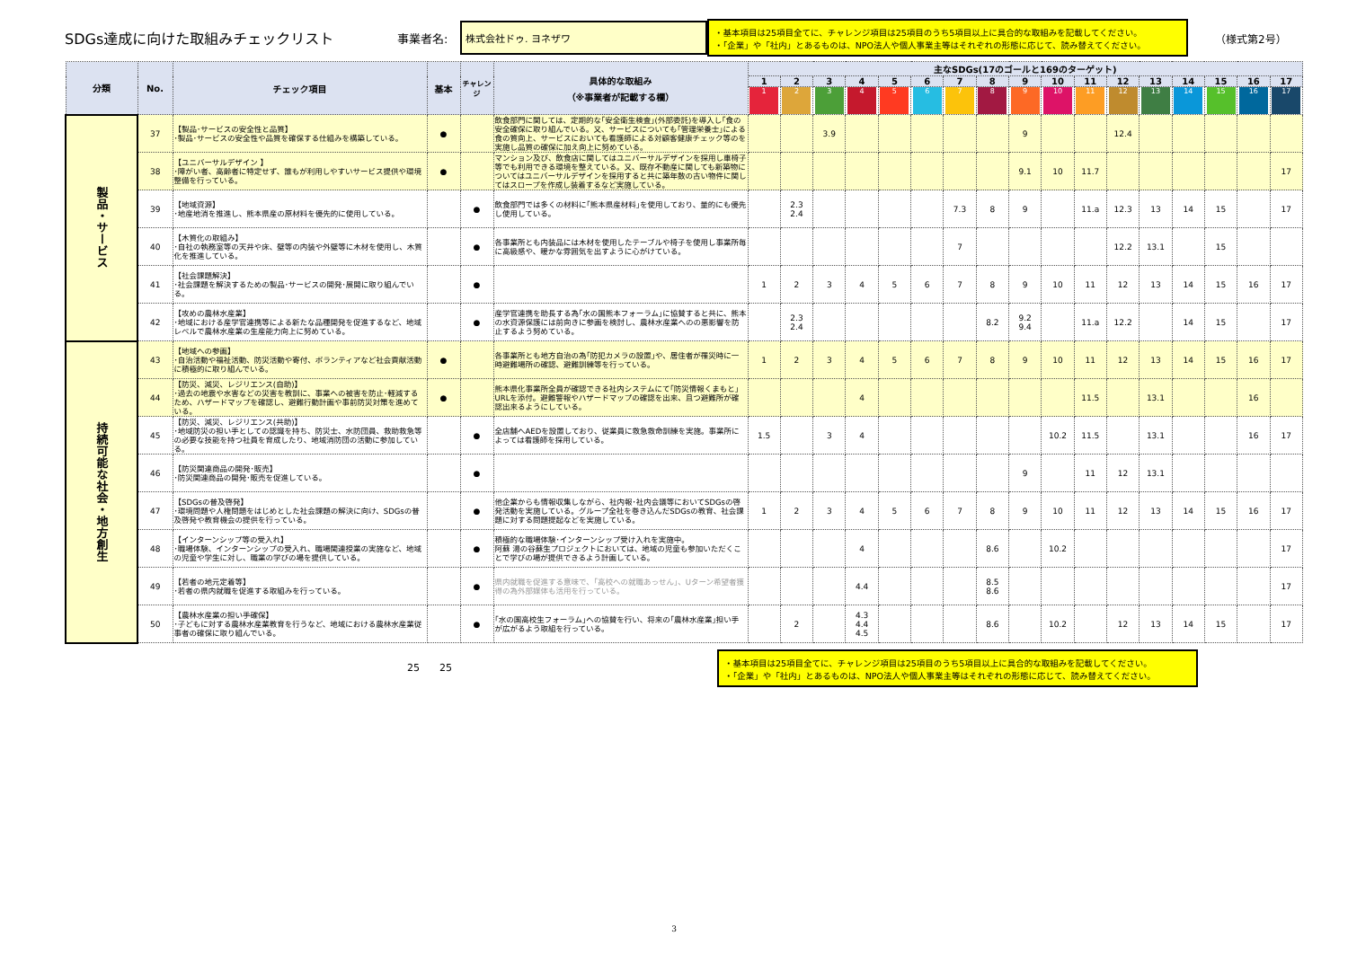SDGs達成に向けた取組みチェックリスト
事業者名:
株式会社ドゥ. ヨネザワ
・基本項目は25項目全てに、チャレンジ項目は25項目のうち5項目以上に具合的な取組みを記載してください。
・「企業」や「社内」とあるものは、NPO法人や個人事業主等はそれぞれの形態に応じて、読み替えてください。
（様式第2号）
| 分類 | No. | チェック項目 | 基本 | チャレンジ | 具体的な取組み （※事業者が記載する欄） | 主なSDGs(17のゴールと169のターゲット) | | | | | | | | | | | | | | | | |
| --- | --- | --- | --- | --- | --- | --- | --- | --- | --- | --- | --- | --- | --- | --- | --- | --- | --- | --- | --- | --- | --- | --- |
| | | | | | | 1 | 2 | 3 | 4 | 5 | 6 | 7 | 8 | 9 | 10 | 11 | 12 | 13 | 14 | 15 | 16 | 17 |
| | | | | | | 1 | 2 | 3 | 4 | 5 | 6 | 7 | 8 | 9 | 10 | 11 | 12 | 13 | 14 | 15 | 16 | 17 |
| 製品・サービス | 37 | 【製品･サービスの安全性と品質】 ･製品･サービスの安全性や品質を確保する仕組みを構築している。 | ● | | 飲食部門に関しては、定期的な｢安全衛生検査｣(外部委託)を導入し｢食の安全確保に取り組んでいる。又、サービスについても｢管理栄養士｣による食の質向上、サービスにおいても看護師による対顧客健康チェック等のを実施し品質の確保に加え向上に努めている。 | | | 3.9 | | | | | | 9 | | | 12.4 | | | | | |
| | 38 | 【ユニバーサルデザイン 】 ･障がい者、高齢者に特定せず、誰もが利用しやすいサービス提供や環境整備を行っている。 | ● | | マンション及び、飲食店に関してはユニバーサルデザインを採用し車椅子等でも利用できる環境を整えている。又、既存不動産に関しても新築物についてはユニバーサルデザインを採用すると共に築年数の古い物件に関してはスロープを作成し装着するなど実施している。 | | | | | | | | | 9.1 | 10 | 11.7 | | | | | | 17 |
| | 39 | 【地域資源】 ･地産地消を推進し、熊本県産の原材料を優先的に使用している。 | | ● | 飲食部門では多くの材料に｢熊本県産材料｣を使用しており、量的にも優先し使用している。 | | 2.3 2.4 | | | | | 7.3 | 8 | 9 | | 11.a | 12.3 | 13 | 14 | 15 | | 17 |
| | 40 | 【木質化の取組み】 ･自社の執務室等の天井や床、壁等の内装や外壁等に木材を使用し、木質化を推進している。 | | ● | 各事業所とも内装品には木材を使用したテーブルや椅子を使用し事業所毎に高級感や、暖かな雰囲気を出すように心がけている。 | | | | | | | 7 | | | | | 12.2 | 13.1 | | 15 | | |
| | 41 | 【社会課題解決】 ･社会課題を解決するための製品･サービスの開発･展開に取り組んでいる。 | | ● | | 1 | 2 | 3 | 4 | 5 | 6 | 7 | 8 | 9 | 10 | 11 | 12 | 13 | 14 | 15 | 16 | 17 |
| | 42 | 【攻めの農林水産業】 ･地域における産学官連携等による新たな品種開発を促進するなど、地域レベルで農林水産業の生産能力向上に努めている。 | | ● | 産学官連携を助長する為｢水の国熊本フォーラム｣に協賛すると共に、熊本の水資源保護には前向きに参画を検討し、農林水産業へのの悪影響を防止するよう努めている。 | | 2.3 2.4 | | | | | | 8.2 | 9.2 9.4 | | 11.a | 12.2 | | 14 | 15 | | 17 |
| 持続可能な社会・地方創生 | 43 | 【地域への参画】 ･自治活動や福祉活動、防災活動や寄付、ボランティアなど社会貢献活動に積極的に取り組んでいる。 | ● | | 各事業所とも地方自治の為｢防犯カメラの設置｣や、居住者が罹災時に一時避難場所の確認、避難訓練等を行っている。 | 1 | 2 | 3 | 4 | 5 | 6 | 7 | 8 | 9 | 10 | 11 | 12 | 13 | 14 | 15 | 16 | 17 |
| | 44 | 【防災、減災、レジリエンス(自助)】 ･過去の地震や水害などの災害を教訓に、事業への被害を防止･軽減するため、ハザードマップを確認し、避難行動計画や事前防災対策を進めている。 | ● | | 熊本県化事業所全員が確認できる社内システムにて｢防災情報くまもと｣URLを添付。避難警報やハザードマップの確認を出来、且つ避難所が確認出来るようにしている。 | | | | 4 | | | | | | | 11.5 | | 13.1 | | | 16 | |
| | 45 | 【防災、減災、レジリエンス(共助)】 ･地域防災の担い手としての認識を持ち、防災士、水防団員、救助救急等の必要な技能を持つ社員を育成したり、地域消防団の活動に参加している。 | | ● | 全店舗へAEDを設置しており、従業員に救急救命訓練を実施。事業所によっては看護師を採用している。 | 1.5 | | 3 | 4 | | | | | | 10.2 | 11.5 | | 13.1 | | | 16 | 17 |
| | 46 | 【防災関連商品の開発･販売】 ･防災関連商品の開発･販売を促進している。 | | ● | | | | | | | | | | 9 | | 11 | 12 | 13.1 | | | | |
| | 47 | 【SDGsの普及啓発】 ･環境問題や人権問題をはじめとした社会課題の解決に向け、SDGsの普及啓発や教育機会の提供を行っている。 | | ● | 他企業からも情報収集しながら、社内報･社内会議等においてSDGsの啓発活動を実施している。グループ全社を巻き込んだSDGsの教育、社会課題に対する問題提起などを実施している。 | 1 | 2 | 3 | 4 | 5 | 6 | 7 | 8 | 9 | 10 | 11 | 12 | 13 | 14 | 15 | 16 | 17 |
| | 48 | 【インターンシップ等の受入れ】 ･職場体験、インターンシップの受入れ、職場関連授業の実施など、地域の児童や学生に対し、職業の学びの場を提供している。 | | ● | 積極的な職場体験･インターンシップ受け入れを実施中。 阿蘇 湯の谷蘇生プロジェクトにおいては、地域の児童も参加いただくことで学びの場が提供できるよう計画している。 | | | | 4 | | | | 8.6 | | 10.2 | | | | | | | 17 |
| | 49 | 【若者の地元定着等】 ･若者の県内就職を促進する取組みを行っている。 | | ● | 県内就職を促進する意味で、｢高校への就職あっせん｣、Uターン希望者獲得の為外部媒体も活用を行っている。 | | | | 4.4 | | | | 8.5 8.6 | | | | | | | | | 17 |
| | 50 | 【農林水産業の担い手確保】 ･子どもに対する農林水産業教育を行うなど、地域における農林水産業従事者の確保に取り組んでいる。 | | ● | ｢水の国高校生フォーラム｣への協賛を行い、将来の｢農林水産業｣担い手が広がるよう取組を行っている。 | | 2 | | 4.3 4.4 4.5 | | | | 8.6 | | 10.2 | | 12 | 13 | 14 | 15 | | 17 |
25 25
・基本項目は25項目全てに、チャレンジ項目は25項目のうち5項目以上に具合的な取組みを記載してください。
・「企業」や「社内」とあるものは、NPO法人や個人事業主等はそれぞれの形態に応じて、読み替えてください。
3